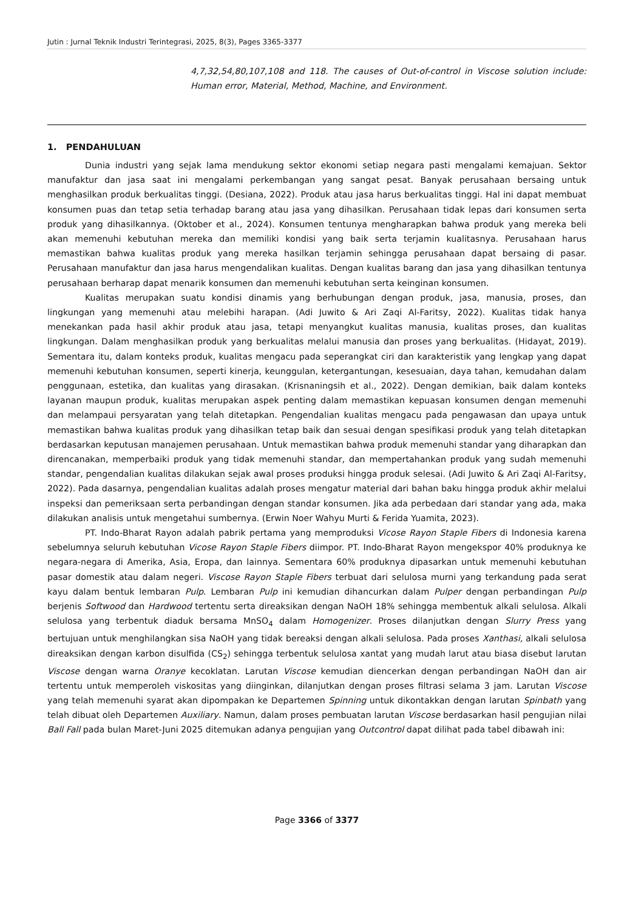Jutin : Jurnal Teknik Industri Terintegrasi, 2025, 8(3), Pages 3365-3377
4,7,32,54,80,107,108 and 118. The causes of Out-of-control in Viscose solution include: Human error, Material, Method, Machine, and Environment.
1. PENDAHULUAN
Dunia industri yang sejak lama mendukung sektor ekonomi setiap negara pasti mengalami kemajuan. Sektor manufaktur dan jasa saat ini mengalami perkembangan yang sangat pesat. Banyak perusahaan bersaing untuk menghasilkan produk berkualitas tinggi. (Desiana, 2022). Produk atau jasa harus berkualitas tinggi. Hal ini dapat membuat konsumen puas dan tetap setia terhadap barang atau jasa yang dihasilkan. Perusahaan tidak lepas dari konsumen serta produk yang dihasilkannya. (Oktober et al., 2024). Konsumen tentunya mengharapkan bahwa produk yang mereka beli akan memenuhi kebutuhan mereka dan memiliki kondisi yang baik serta terjamin kualitasnya. Perusahaan harus memastikan bahwa kualitas produk yang mereka hasilkan terjamin sehingga perusahaan dapat bersaing di pasar. Perusahaan manufaktur dan jasa harus mengendalikan kualitas. Dengan kualitas barang dan jasa yang dihasilkan tentunya perusahaan berharap dapat menarik konsumen dan memenuhi kebutuhan serta keinginan konsumen.
Kualitas merupakan suatu kondisi dinamis yang berhubungan dengan produk, jasa, manusia, proses, dan lingkungan yang memenuhi atau melebihi harapan. (Adi Juwito & Ari Zaqi Al-Faritsy, 2022). Kualitas tidak hanya menekankan pada hasil akhir produk atau jasa, tetapi menyangkut kualitas manusia, kualitas proses, dan kualitas lingkungan. Dalam menghasilkan produk yang berkualitas melalui manusia dan proses yang berkualitas. (Hidayat, 2019). Sementara itu, dalam konteks produk, kualitas mengacu pada seperangkat ciri dan karakteristik yang lengkap yang dapat memenuhi kebutuhan konsumen, seperti kinerja, keunggulan, ketergantungan, kesesuaian, daya tahan, kemudahan dalam penggunaan, estetika, dan kualitas yang dirasakan. (Krisnaningsih et al., 2022). Dengan demikian, baik dalam konteks layanan maupun produk, kualitas merupakan aspek penting dalam memastikan kepuasan konsumen dengan memenuhi dan melampaui persyaratan yang telah ditetapkan. Pengendalian kualitas mengacu pada pengawasan dan upaya untuk memastikan bahwa kualitas produk yang dihasilkan tetap baik dan sesuai dengan spesifikasi produk yang telah ditetapkan berdasarkan keputusan manajemen perusahaan. Untuk memastikan bahwa produk memenuhi standar yang diharapkan dan direncanakan, memperbaiki produk yang tidak memenuhi standar, dan mempertahankan produk yang sudah memenuhi standar, pengendalian kualitas dilakukan sejak awal proses produksi hingga produk selesai. (Adi Juwito & Ari Zaqi Al-Faritsy, 2022). Pada dasarnya, pengendalian kualitas adalah proses mengatur material dari bahan baku hingga produk akhir melalui inspeksi dan pemeriksaan serta perbandingan dengan standar konsumen. Jika ada perbedaan dari standar yang ada, maka dilakukan analisis untuk mengetahui sumbernya. (Erwin Noer Wahyu Murti & Ferida Yuamita, 2023).
PT. Indo-Bharat Rayon adalah pabrik pertama yang memproduksi Vicose Rayon Staple Fibers di Indonesia karena sebelumnya seluruh kebutuhan Vicose Rayon Staple Fibers diimpor. PT. Indo-Bharat Rayon mengekspor 40% produknya ke negara-negara di Amerika, Asia, Eropa, dan lainnya. Sementara 60% produknya dipasarkan untuk memenuhi kebutuhan pasar domestik atau dalam negeri. Viscose Rayon Staple Fibers terbuat dari selulosa murni yang terkandung pada serat kayu dalam bentuk lembaran Pulp. Lembaran Pulp ini kemudian dihancurkan dalam Pulper dengan perbandingan Pulp berjenis Softwood dan Hardwood tertentu serta direaksikan dengan NaOH 18% sehingga membentuk alkali selulosa. Alkali selulosa yang terbentuk diaduk bersama MnSO<sub>4</sub> dalam Homogenizer. Proses dilanjutkan dengan Slurry Press yang bertujuan untuk menghilangkan sisa NaOH yang tidak bereaksi dengan alkali selulosa. Pada proses Xanthasi, alkali selulosa direaksikan dengan karbon disulfida (CS<sub>2</sub>) sehingga terbentuk selulosa xantat yang mudah larut atau biasa disebut larutan Viscose dengan warna Oranye kecoklatan. Larutan Viscose kemudian diencerkan dengan perbandingan NaOH dan air tertentu untuk memperoleh viskositas yang diinginkan, dilanjutkan dengan proses filtrasi selama 3 jam. Larutan Viscose yang telah memenuhi syarat akan dipompakan ke Departemen Spinning untuk dikontakkan dengan larutan Spinbath yang telah dibuat oleh Departemen Auxiliary. Namun, dalam proses pembuatan larutan Viscose berdasarkan hasil pengujian nilai Ball Fall pada bulan Maret-Juni 2025 ditemukan adanya pengujian yang Outcontrol dapat dilihat pada tabel dibawah ini:
Page 3366 of 3377